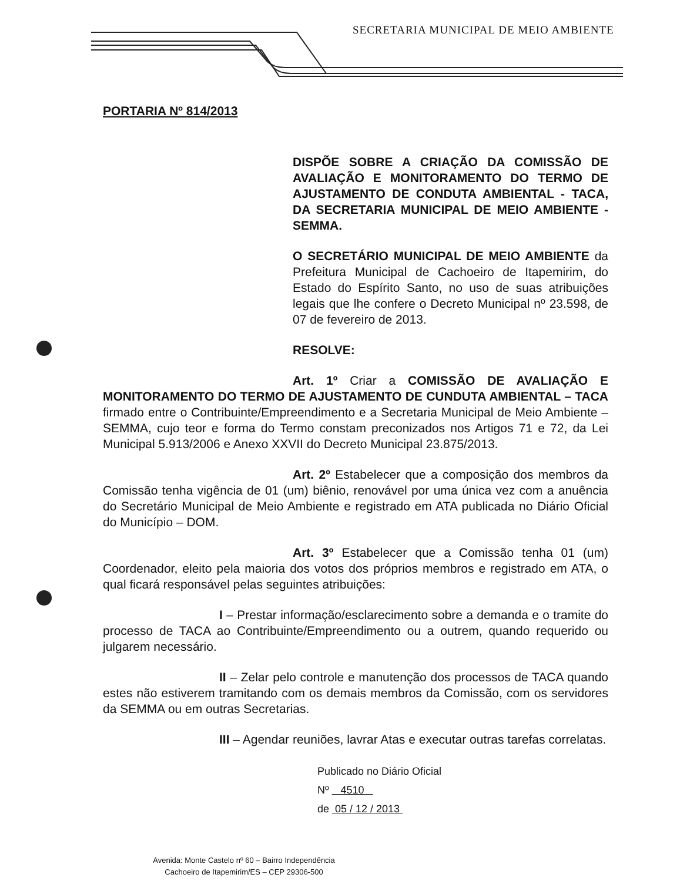SECRETARIA MUNICIPAL DE MEIO AMBIENTE
PORTARIA Nº 814/2013
DISPÕE SOBRE A CRIAÇÃO DA COMISSÃO DE AVALIAÇÃO E MONITORAMENTO DO TERMO DE AJUSTAMENTO DE CONDUTA AMBIENTAL - TACA, DA SECRETARIA MUNICIPAL DE MEIO AMBIENTE - SEMMA.
O SECRETÁRIO MUNICIPAL DE MEIO AMBIENTE da Prefeitura Municipal de Cachoeiro de Itapemirim, do Estado do Espírito Santo, no uso de suas atribuições legais que lhe confere o Decreto Municipal nº 23.598, de 07 de fevereiro de 2013.
RESOLVE:
Art. 1º Criar a COMISSÃO DE AVALIAÇÃO E MONITORAMENTO DO TERMO DE AJUSTAMENTO DE CUNDUTA AMBIENTAL – TACA firmado entre o Contribuinte/Empreendimento e a Secretaria Municipal de Meio Ambiente – SEMMA, cujo teor e forma do Termo constam preconizados nos Artigos 71 e 72, da Lei Municipal 5.913/2006 e Anexo XXVII do Decreto Municipal 23.875/2013.
Art. 2º Estabelecer que a composição dos membros da Comissão tenha vigência de 01 (um) biênio, renovável por uma única vez com a anuência do Secretário Municipal de Meio Ambiente e registrado em ATA publicada no Diário Oficial do Município – DOM.
Art. 3º Estabelecer que a Comissão tenha 01 (um) Coordenador, eleito pela maioria dos votos dos próprios membros e registrado em ATA, o qual ficará responsável pelas seguintes atribuições:
I – Prestar informação/esclarecimento sobre a demanda e o tramite do processo de TACA ao Contribuinte/Empreendimento ou a outrem, quando requerido ou julgarem necessário.
II – Zelar pelo controle e manutenção dos processos de TACA quando estes não estiverem tramitando com os demais membros da Comissão, com os servidores da SEMMA ou em outras Secretarias.
III – Agendar reuniões, lavrar Atas e executar outras tarefas correlatas.
Publicado no Diário Oficial
Nº 4510
de 05 / 12 / 2013
Avenida: Monte Castelo nº 60 – Bairro Independência
Cachoeiro de Itapemirim/ES – CEP 29306-500